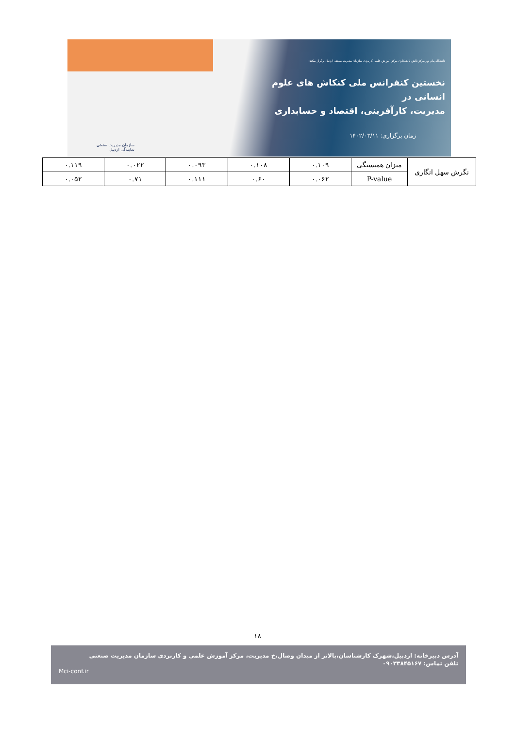دانشگاه پیام نور مرکز نالش با همکاری مرکز آموزش علمی کاربردی سازمان مدیریت صنعتی اردبیل برگزار میکند:
نخستین کنفرانس ملی کنکاش های علوم انسانی در
مدیریت، کارآفرینی، اقتصاد و حسابداری
زمان برگزاری: ۱۴۰۲/۰۳/۱۱
سازمان مدیریت صنعتی
نمایندگی اردبیل
| نگرش سهل انگاری | میزان همبستگی | ۰.۱۰۹ | ۰.۱۰۸ | ۰.۰۹۳ | ۰.۰۲۲ | ۰.۱۱۹ |
| | P-value | ۰.۰۶۲ | ۰.۶۰ | ۰.۱۱۱ | ۰.۷۱ | ۰.۰۵۲ |
۱۸
آدرس دبیرخانه: اردبیل،شهرک کارشناسان،بالاتر از میدان وصال،خ مدیریت، مرکز آموزش علمی و کاربردی سازمان مدیریت صنعتی
تلفن تماس: ۰۹۰۳۳۸۴۵۱۶۷
Mci-conf.ir